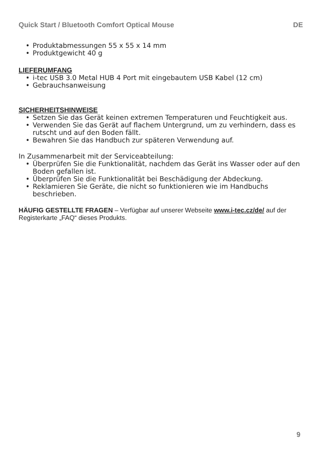Quick Start / Bluetooth Comfort Optical Mouse DE
• Produktabmessungen 55 x 55 x 14 mm
• Produktgewicht 40 g
LIEFERUMFANG
• i-tec USB 3.0 Metal HUB 4 Port mit eingebautem USB Kabel (12 cm)
• Gebrauchsanweisung
SICHERHEITSHINWEISE
• Setzen Sie das Gerät keinen extremen Temperaturen und Feuchtigkeit aus.
• Verwenden Sie das Gerät auf flachem Untergrund, um zu verhindern, dass es rutscht und auf den Boden fällt.
• Bewahren Sie das Handbuch zur späteren Verwendung auf.
In Zusammenarbeit mit der Serviceabteilung:
• Überprüfen Sie die Funktionalität, nachdem das Gerät ins Wasser oder auf den Boden gefallen ist.
• Überprüfen Sie die Funktionalität bei Beschädigung der Abdeckung.
• Reklamieren Sie Geräte, die nicht so funktionieren wie im Handbuchs beschrieben.
HÄUFIG GESTELLTE FRAGEN – Verfügbar auf unserer Webseite www.i-tec.cz/de/ auf der Registerkarte „FAQ“ dieses Produkts.
9